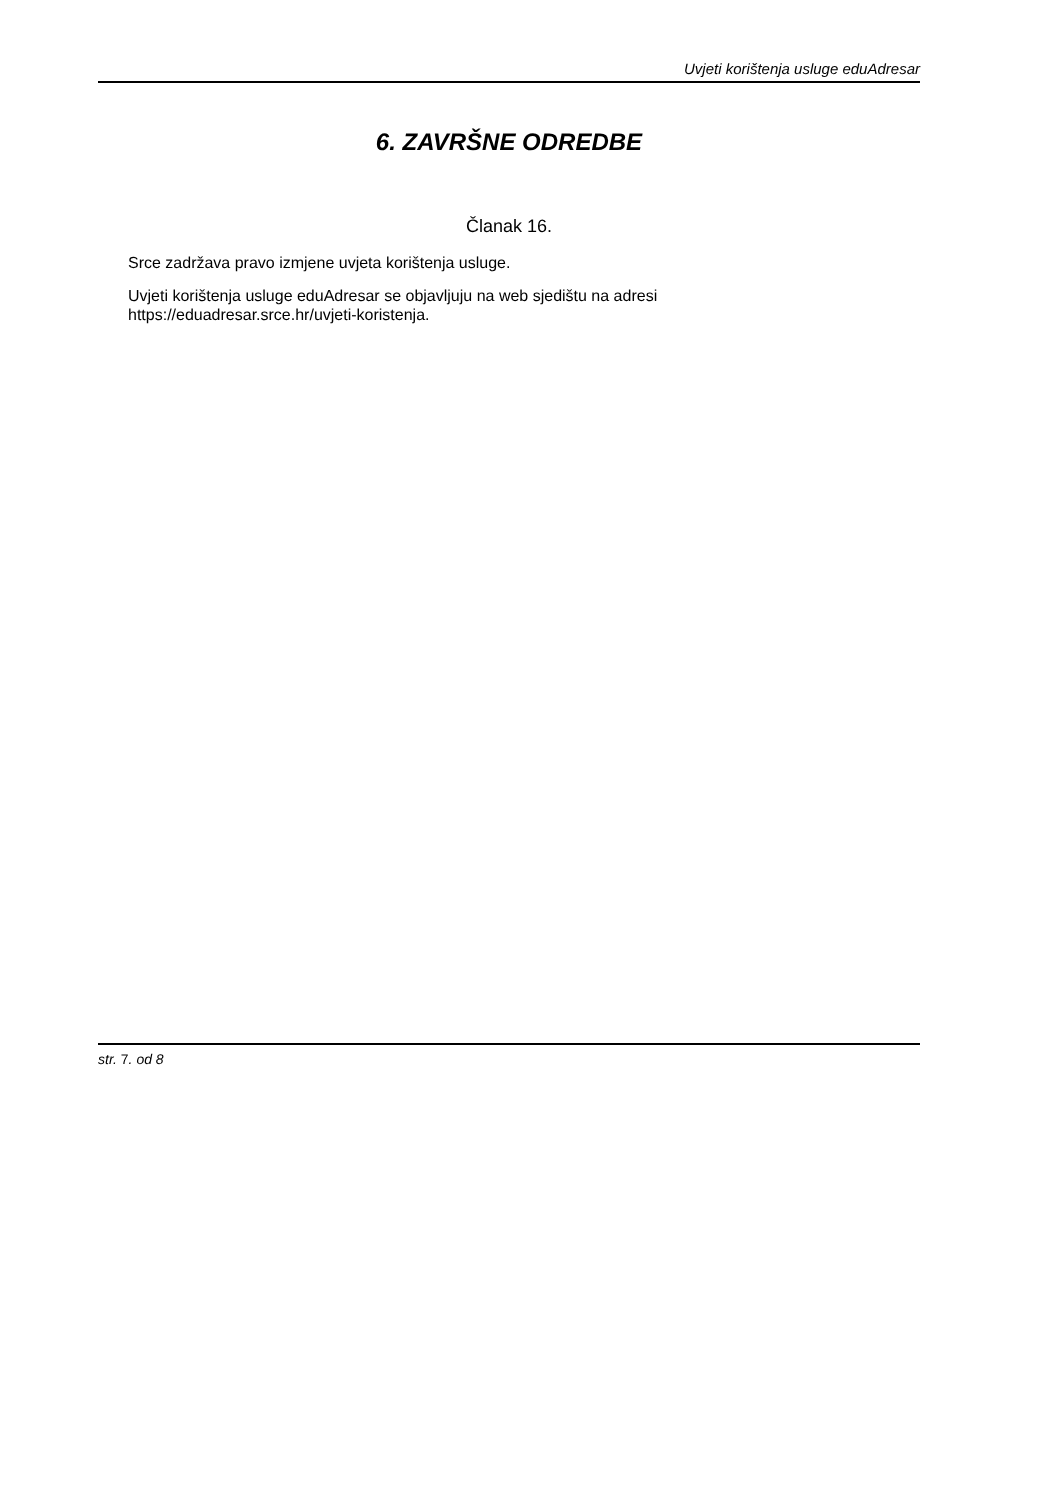Uvjeti korištenja usluge eduAdresar
6. ZAVRŠNE ODREDBE
Članak 16.
Srce zadržava pravo izmjene uvjeta korištenja usluge.
Uvjeti korištenja usluge eduAdresar se objavljuju na web sjedištu na adresi
https://eduadresar.srce.hr/uvjeti-koristenja.
str. 7. od 8